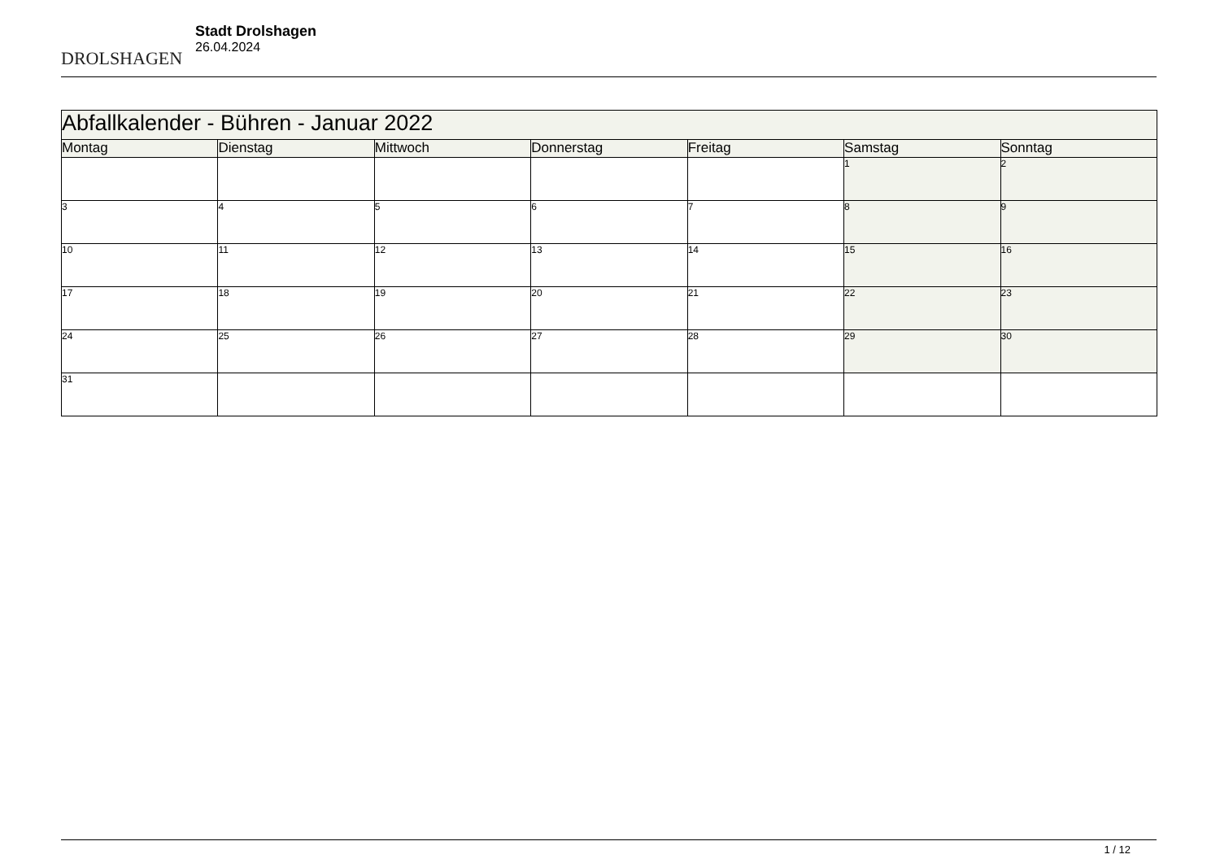DROLSHAGEN
Stadt Drolshagen
26.04.2024
| Abfallkalender - Bühren - Januar 2022 | | | | | | |
| --- | --- | --- | --- | --- | --- | --- |
| Montag | Dienstag | Mittwoch | Donnerstag | Freitag | Samstag | Sonntag |
| | | | | | 1 | 2 |
| 3 | 4 | 5 | 6 | 7 | 8 | 9 |
| 10 | 11 | 12 | 13 | 14 | 15 | 16 |
| 17 | 18 | 19 | 20 | 21 | 22 | 23 |
| 24 | 25 | 26 | 27 | 28 | 29 | 30 |
| 31 | | | | | | |
1 / 12